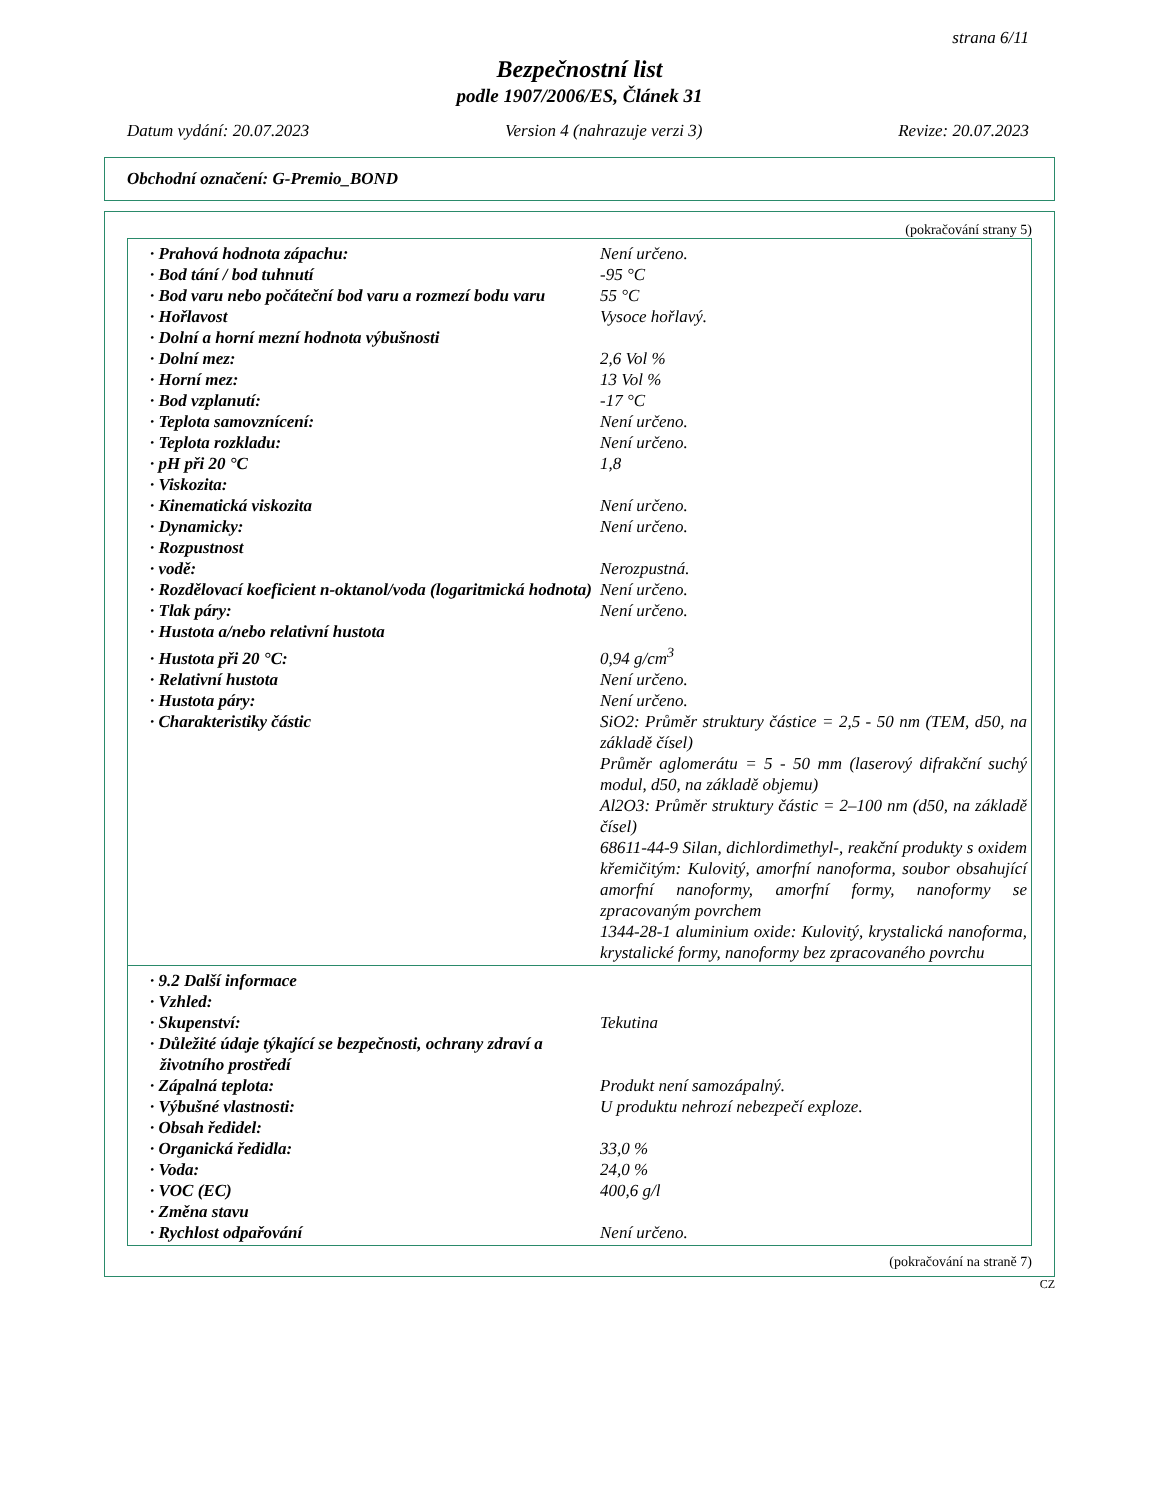strana 6/11
Bezpečnostní list
podle 1907/2006/ES, Článek 31
Datum vydání: 20.07.2023 Version 4 (nahrazuje verzi 3) Revize: 20.07.2023
Obchodní označení: G-Premio_BOND
(pokračování strany 5)
| · Prahová hodnota zápachu: | Není určeno. |
| · Bod tání / bod tuhnutí | -95 °C |
| · Bod varu nebo počáteční bod varu a rozmezí bodu varu | 55 °C |
| · Hořlavost | Vysoce hořlavý. |
| · Dolní a horní mezní hodnota výbušnosti | |
| · Dolní mez: | 2,6 Vol % |
| · Horní mez: | 13 Vol % |
| · Bod vzplanutí: | -17 °C |
| · Teplota samovznícení: | Není určeno. |
| · Teplota rozkladu: | Není určeno. |
| · pH při 20 °C | 1,8 |
| · Viskozita: | |
| · Kinematická viskozita | Není určeno. |
| · Dynamicky: | Není určeno. |
| · Rozpustnost | |
| · vodě: | Nerozpustná. |
| · Rozdělovací koeficient n-oktanol/voda (logaritmická hodnota) | Není určeno. |
| · Tlak páry: | Není určeno. |
| · Hustota a/nebo relativní hustota | |
| · Hustota při 20 °C: | 0,94 g/cm<sup>3</sup> |
| · Relativní hustota | Není určeno. |
| · Hustota páry: | Není určeno. |
| · Charakteristiky částic | SiO2: Průměr struktury částice = 2,5 - 50 nm (TEM, d50, na základě čísel) Průměr aglomerátu = 5 - 50 mm (laserový difrakční suchý modul, d50, na základě objemu) Al2O3: Průměr struktury částic = 2–100 nm (d50, na základě čísel) 68611-44-9 Silan, dichlordimethyl-, reakční produkty s oxidem křemičitým: Kulovitý, amorfní nanoforma, soubor obsahující amorfní nanoformy, amorfní formy, nanoformy se zpracovaným povrchem 1344-28-1 aluminium oxide: Kulovitý, krystalická nanoforma, krystalické formy, nanoformy bez zpracovaného povrchu |
| · 9.2 Další informace | |
| · Vzhled: | |
| · Skupenství: | Tekutina |
| · Důležité údaje týkající se bezpečnosti, ochrany zdraví a životního prostředí | |
| · Zápalná teplota: | Produkt není samozápalný. |
| · Výbušné vlastnosti: | U produktu nehrozí nebezpečí exploze. |
| · Obsah ředidel: | |
| · Organická ředidla: | 33,0 % |
| · Voda: | 24,0 % |
| · VOC (EC) | 400,6 g/l |
| · Změna stavu | |
| · Rychlost odpařování | Není určeno. |
(pokračování na straně 7)
CZ